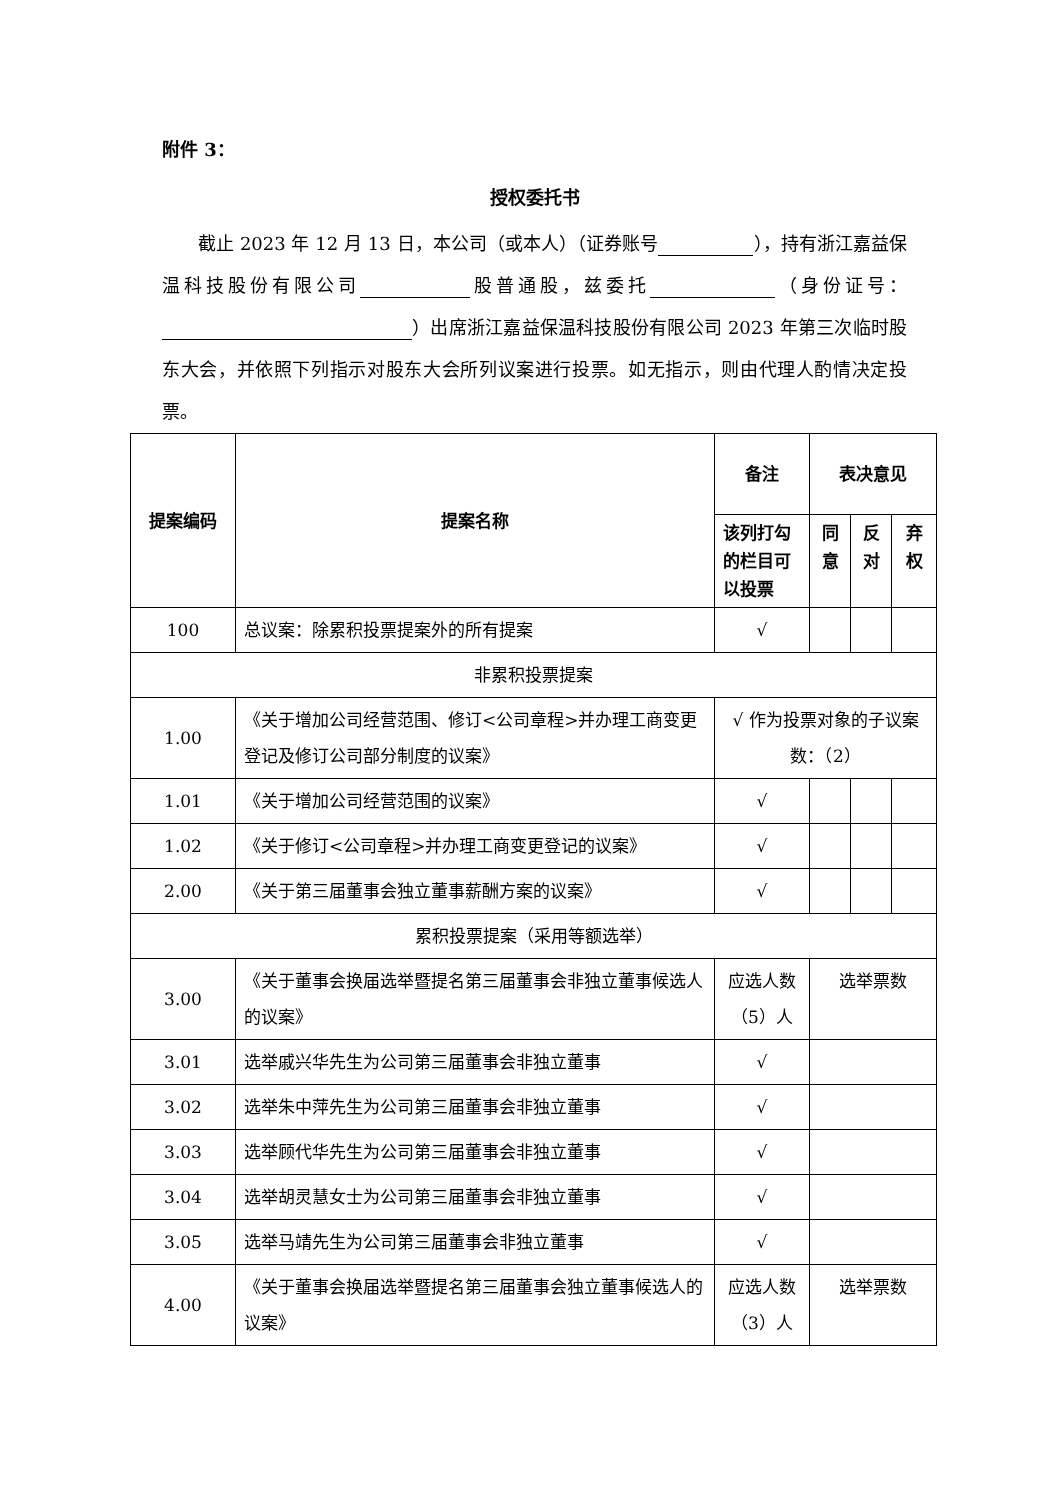附件 3：
授权委托书
截止 2023 年 12 月 13 日，本公司（或本人）（证券账号 ），持有浙江嘉益保温科技股份有限公司 股普通股，兹委托 （身份证号： ）出席浙江嘉益保温科技股份有限公司 2023 年第三次临时股东大会，并依照下列指示对股东大会所列议案进行投票。如无指示，则由代理人酌情决定投票。
| 提案编码 | 提案名称 | 备注 | 表决意见 | | |
| --- | --- | --- | --- | --- | --- |
| | | 该列打勾的栏目可以投票 | 同意 | 反对 | 弃权 |
| 100 | 总议案：除累积投票提案外的所有提案 | √ | | | |
| 非累积投票提案 | | | | | |
| 1.00 | 《关于增加公司经营范围、修订<公司章程>并办理工商变更登记及修订公司部分制度的议案》 | √ 作为投票对象的子议案 数：（2） | | | |
| 1.01 | 《关于增加公司经营范围的议案》 | √ | | | |
| 1.02 | 《关于修订<公司章程>并办理工商变更登记的议案》 | √ | | | |
| 2.00 | 《关于第三届董事会独立董事薪酬方案的议案》 | √ | | | |
| 累积投票提案（采用等额选举） | | | | | |
| 3.00 | 《关于董事会换届选举暨提名第三届董事会非独立董事候选人的议案》 | 应选人数（5）人 | 选举票数 | | |
| 3.01 | 选举戚兴华先生为公司第三届董事会非独立董事 | √ | | | |
| 3.02 | 选举朱中萍先生为公司第三届董事会非独立董事 | √ | | | |
| 3.03 | 选举顾代华先生为公司第三届董事会非独立董事 | √ | | | |
| 3.04 | 选举胡灵慧女士为公司第三届董事会非独立董事 | √ | | | |
| 3.05 | 选举马靖先生为公司第三届董事会非独立董事 | √ | | | |
| 4.00 | 《关于董事会换届选举暨提名第三届董事会独立董事候选人的议案》 | 应选人数（3）人 | 选举票数 | | |